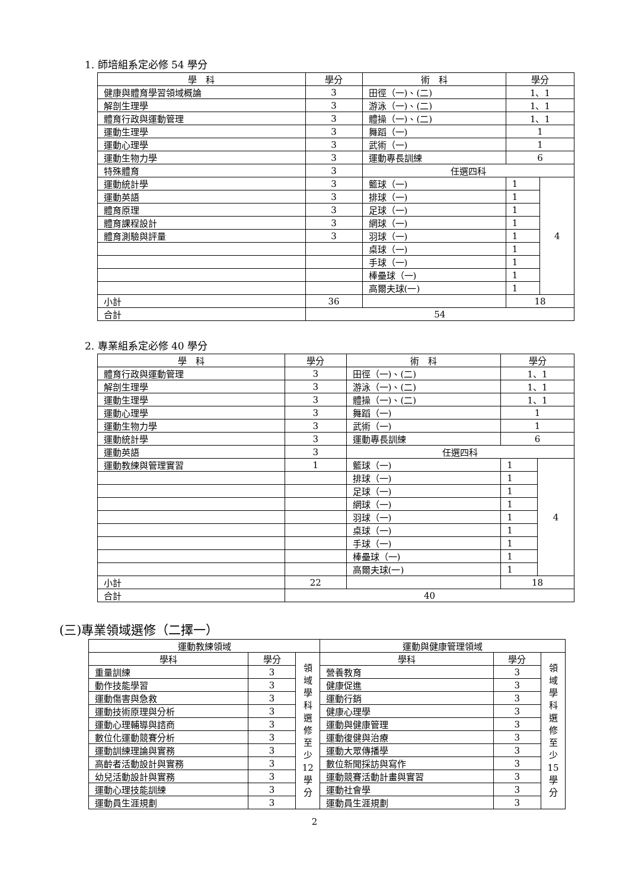1. 師培組系定必修 54 學分
| 學 科 | 學分 | 術 科 | 學分 | |
| --- | --- | --- | --- | --- |
| 健康與體育學習領域概論 | 3 | 田徑（一)、(二) | 1、1 | |
| 解剖生理學 | 3 | 游泳（一)、(二) | 1、1 | |
| 體育行政與運動管理 | 3 | 體操（一)、(二) | 1、1 | |
| 運動生理學 | 3 | 舞蹈（一) | 1 | |
| 運動心理學 | 3 | 武術（一) | 1 | |
| 運動生物力學 | 3 | 運動專長訓練 | 6 | |
| 特殊體育 | 3 | 任選四科 | | |
| 運動統計學 | 3 | 籃球（一) | 1 | 4 |
| 運動英語 | 3 | 排球（一) | 1 | |
| 體育原理 | 3 | 足球（一) | 1 | |
| 體育課程設計 | 3 | 網球（一) | 1 | |
| 體育測驗與評量 | 3 | 羽球（一) | 1 | |
| | | 桌球（一) | 1 | |
| | | 手球（一) | 1 | |
| | | 棒壘球（一) | 1 | |
| | | 高爾夫球(一) | 1 | |
| 小計 | 36 | | 18 | |
| 合計 | 54 | | | |
2. 專業組系定必修 40 學分
| 學 科 | 學分 | 術 科 | 學分 | |
| --- | --- | --- | --- | --- |
| 體育行政與運動管理 | 3 | 田徑（一)、(二) | 1、1 | |
| 解剖生理學 | 3 | 游泳（一)、(二) | 1、1 | |
| 運動生理學 | 3 | 體操（一)、(二) | 1、1 | |
| 運動心理學 | 3 | 舞蹈（一) | 1 | |
| 運動生物力學 | 3 | 武術（一) | 1 | |
| 運動統計學 | 3 | 運動專長訓練 | 6 | |
| 運動英語 | 3 | 任選四科 | | |
| 運動教練與管理實習 | 1 | 籃球（一) | 1 | 4 |
| | | 排球（一) | 1 | |
| | | 足球（一) | 1 | |
| | | 網球（一) | 1 | |
| | | 羽球（一) | 1 | |
| | | 桌球（一) | 1 | |
| | | 手球（一) | 1 | |
| | | 棒壘球（一) | 1 | |
| | | 高爾夫球(一) | 1 | |
| 小計 | 22 | | 18 | |
| 合計 | 40 | | | |
(三)專業領域選修（二擇一）
| 運動教練領域 | | | 運動與健康管理領域 | | |
| --- | --- | --- | --- | --- | --- |
| 學科 | 學分 | 領 域 學 科 選 修 至 少 12 學 分 | 學科 | 學分 | 領 域 學 科 選 修 至 少 15 學 分 |
| 重量訓練 | 3 | | 營養教育 | 3 | |
| 動作技能學習 | 3 | | 健康促進 | 3 | |
| 運動傷害與急救 | 3 | | 運動行銷 | 3 | |
| 運動技術原理與分析 | 3 | | 健康心理學 | 3 | |
| 運動心理輔導與諮商 | 3 | | 運動與健康管理 | 3 | |
| 數位化運動競賽分析 | 3 | | 運動復健與治療 | 3 | |
| 運動訓練理論與實務 | 3 | | 運動大眾傳播學 | 3 | |
| 高齡者活動設計與實務 | 3 | | 數位新聞採訪與寫作 | 3 | |
| 幼兒活動設計與實務 | 3 | | 運動競賽活動計畫與實習 | 3 | |
| 運動心理技能訓練 | 3 | | 運動社會學 | 3 | |
| 運動員生涯規劃 | 3 | | 運動員生涯規劃 | 3 | |
2